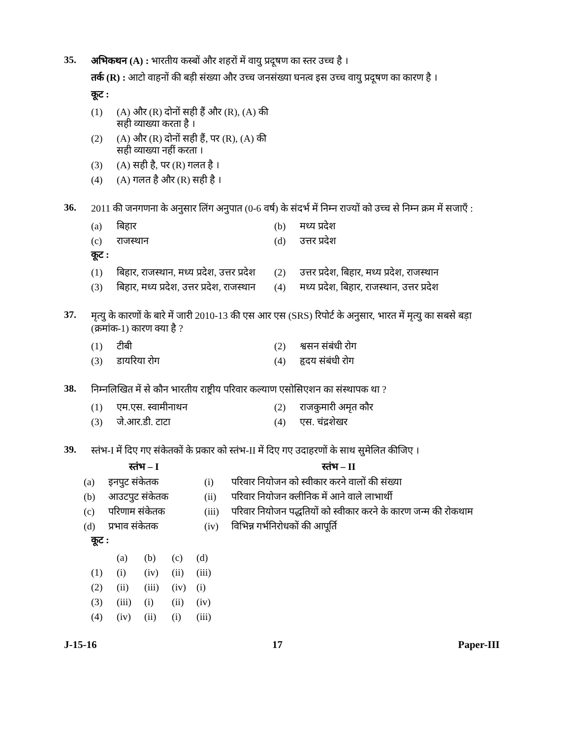35.
अभिकथन (A) : भारतीय कस्बों और शहरों में वायु प्रदूषण का स्तर उच्च है ।
तर्क (R) : आटो वाहनों की बड़ी संख्या और उच्च जनसंख्या घनत्व इस उच्च वायु प्रदूषण का कारण है ।
कूट :
| (1) | (A) और (R) दोनों सही हैं और (R), (A) की सही व्याख्या करता है । |
| (2) | (A) और (R) दोनों सही हैं, पर (R), (A) की सही व्याख्या नहीं करता । |
| (3) | (A) सही है, पर (R) गलत है । |
| (4) | (A) गलत है और (R) सही है । |
36.
2011 की जनगणना के अनुसार लिंग अनुपात (0-6 वर्ष) के संदर्भ में निम्न राज्यों को उच्च से निम्न क्रम में सजाएँ :
| (a) | बिहार | (b) | मध्य प्रदेश |
| (c) | राजस्थान | (d) | उत्तर प्रदेश |
कूट :
| (1) | बिहार, राजस्थान, मध्य प्रदेश, उत्तर प्रदेश | (2) | उत्तर प्रदेश, बिहार, मध्य प्रदेश, राजस्थान |
| (3) | बिहार, मध्य प्रदेश, उत्तर प्रदेश, राजस्थान | (4) | मध्य प्रदेश, बिहार, राजस्थान, उत्तर प्रदेश |
37.
मृत्यु के कारणों के बारे में जारी 2010-13 की एस आर एस (SRS) रिपोर्ट के अनुसार, भारत में मृत्यु का सबसे बड़ा (क्रमांक-1) कारण क्या है ?
| (1) | टीबी | (2) | श्वसन संबंधी रोग |
| (3) | डायरिया रोग | (4) | हृदय संबंधी रोग |
38.
निम्नलिखित में से कौन भारतीय राष्ट्रीय परिवार कल्याण एसोसिएशन का संस्थापक था ?
| (1) | एम.एस. स्वामीनाथन | (2) | राजकुमारी अमृत कौर |
| (3) | जे.आर.डी. टाटा | (4) | एस. चंद्रशेखर |
39.
स्तंभ-I में दिए गए संकेतकों के प्रकार को स्तंभ-II में दिए गए उदाहरणों के साथ सुमेलित कीजिए ।
| स्तंभ – I | | स्तंभ – II | |
| --- | --- | --- | --- |
| (a) | इनपुट संकेतक | (i) | परिवार नियोजन को स्वीकार करने वालों की संख्या |
| (b) | आउटपुट संकेतक | (ii) | परिवार नियोजन क्लीनिक में आने वाले लाभार्थी |
| (c) | परिणाम संकेतक | (iii) | परिवार नियोजन पद्धतियों को स्वीकार करने के कारण जन्म की रोकथाम |
| (d) | प्रभाव संकेतक | (iv) | विभिन्न गर्भनिरोधकों की आपूर्ति |
कूट :
| | (a) | (b) | (c) | (d) |
| (1) | (i) | (iv) | (ii) | (iii) |
| (2) | (ii) | (iii) | (iv) | (i) |
| (3) | (iii) | (i) | (ii) | (iv) |
| (4) | (iv) | (ii) | (i) | (iii) |
J-15-16 17 Paper-III